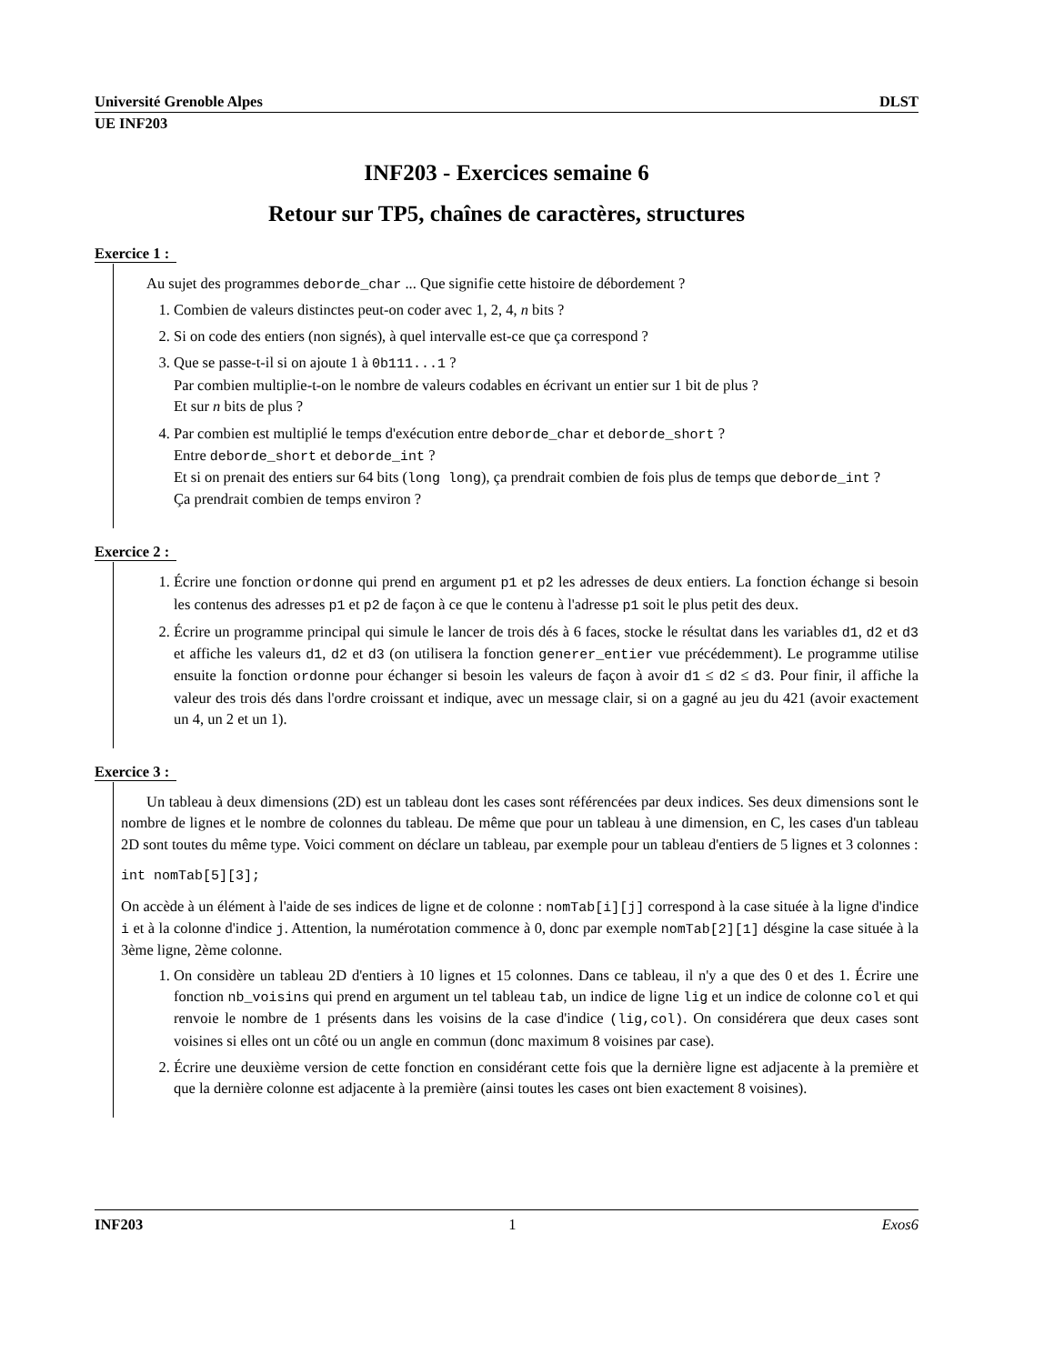Université Grenoble Alpes DLST
UE INF203
INF203 - Exercices semaine 6
Retour sur TP5, chaînes de caractères, structures
Exercice 1 :
Au sujet des programmes deborde_char ... Que signifie cette histoire de débordement ?
1. Combien de valeurs distinctes peut-on coder avec 1, 2, 4, n bits ?
2. Si on code des entiers (non signés), à quel intervalle est-ce que ça correspond ?
3. Que se passe-t-il si on ajoute 1 à 0b111...1 ?
Par combien multiplie-t-on le nombre de valeurs codables en écrivant un entier sur 1 bit de plus ?
Et sur n bits de plus ?
4. Par combien est multiplié le temps d'exécution entre deborde_char et deborde_short ?
Entre deborde_short et deborde_int ?
Et si on prenait des entiers sur 64 bits (long long), ça prendrait combien de fois plus de temps que deborde_int ?
Ça prendrait combien de temps environ ?
Exercice 2 :
1. Écrire une fonction ordonne qui prend en argument p1 et p2 les adresses de deux entiers. La fonction échange si besoin les contenus des adresses p1 et p2 de façon à ce que le contenu à l'adresse p1 soit le plus petit des deux.
2. Écrire un programme principal qui simule le lancer de trois dés à 6 faces, stocke le résultat dans les variables d1, d2 et d3 et affiche les valeurs d1, d2 et d3 (on utilisera la fonction generer_entier vue précédemment). Le programme utilise ensuite la fonction ordonne pour échanger si besoin les valeurs de façon à avoir d1 ≤ d2 ≤ d3. Pour finir, il affiche la valeur des trois dés dans l'ordre croissant et indique, avec un message clair, si on a gagné au jeu du 421 (avoir exactement un 4, un 2 et un 1).
Exercice 3 :
Un tableau à deux dimensions (2D) est un tableau dont les cases sont référencées par deux indices. Ses deux dimensions sont le nombre de lignes et le nombre de colonnes du tableau. De même que pour un tableau à une dimension, en C, les cases d'un tableau 2D sont toutes du même type. Voici comment on déclare un tableau, par exemple pour un tableau d'entiers de 5 lignes et 3 colonnes :
int nomTab[5][3];
On accède à un élément à l'aide de ses indices de ligne et de colonne : nomTab[i][j] correspond à la case située à la ligne d'indice i et à la colonne d'indice j. Attention, la numérotation commence à 0, donc par exemple nomTab[2][1] désgine la case située à la 3ème ligne, 2ème colonne.
1. On considère un tableau 2D d'entiers à 10 lignes et 15 colonnes. Dans ce tableau, il n'y a que des 0 et des 1. Écrire une fonction nb_voisins qui prend en argument un tel tableau tab, un indice de ligne lig et un indice de colonne col et qui renvoie le nombre de 1 présents dans les voisins de la case d'indice (lig,col). On considérera que deux cases sont voisines si elles ont un côté ou un angle en commun (donc maximum 8 voisines par case).
2. Écrire une deuxième version de cette fonction en considérant cette fois que la dernière ligne est adjacente à la première et que la dernière colonne est adjacente à la première (ainsi toutes les cases ont bien exactement 8 voisines).
INF203 1 Exos6